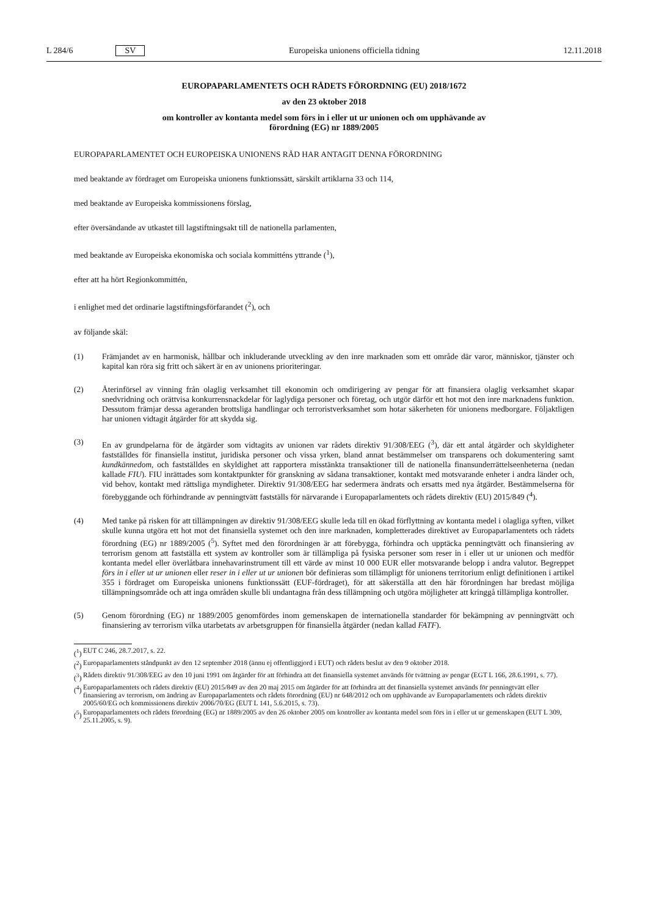L 284/6 SV
Europeiska unionens officiella tidning 12.11.2018
EUROPAPARLAMENTETS OCH RÅDETS FÖRORDNING (EU) 2018/1672
av den 23 oktober 2018
om kontroller av kontanta medel som förs in i eller ut ur unionen och om upphävande av
förordning (EG) nr 1889/2005
EUROPAPARLAMENTET OCH EUROPEISKA UNIONENS RÅD HAR ANTAGIT DENNA FÖRORDNING
med beaktande av fördraget om Europeiska unionens funktionssätt, särskilt artiklarna 33 och 114,
med beaktande av Europeiska kommissionens förslag,
efter översändande av utkastet till lagstiftningsakt till de nationella parlamenten,
med beaktande av Europeiska ekonomiska och sociala kommitténs yttrande (<sup>1</sup>),
efter att ha hört Regionkommittén,
i enlighet med det ordinarie lagstiftningsförfarandet (<sup>2</sup>), och
av följande skäl:
(1) Främjandet av en harmonisk, hållbar och inkluderande utveckling av den inre marknaden som ett område där varor, människor, tjänster och kapital kan röra sig fritt och säkert är en av unionens prioriteringar.
(2) Återinförsel av vinning från olaglig verksamhet till ekonomin och omdirigering av pengar för att finansiera olaglig verksamhet skapar snedvridning och orättvisa konkurrensnackdelar för laglydiga personer och företag, och utgör därför ett hot mot den inre marknadens funktion. Dessutom främjar dessa ageranden brottsliga handlingar och terroristverksamhet som hotar säkerheten för unionens medborgare. Följaktligen har unionen vidtagit åtgärder för att skydda sig.
(3) En av grundpelarna för de åtgärder som vidtagits av unionen var rådets direktiv 91/308/EEG (<sup>3</sup>), där ett antal åtgärder och skyldigheter fastställdes för finansiella institut, juridiska personer och vissa yrken, bland annat bestämmelser om transparens och dokumentering samt kundkännedom, och fastställdes en skyldighet att rapportera misstänkta transaktioner till de nationella finansunderrättelseenheterna (nedan kallade FIU). FIU inrättades som kontaktpunkter för granskning av sådana transaktioner, kontakt med motsvarande enheter i andra länder och, vid behov, kontakt med rättsliga myndigheter. Direktiv 91/308/EEG har sedermera ändrats och ersatts med nya åtgärder. Bestämmelserna för förebyggande och förhindrande av penningtvätt fastställs för närvarande i Europa­parlamentets och rådets direktiv (EU) 2015/849 (<sup>4</sup>).
(4) Med tanke på risken för att tillämpningen av direktiv 91/308/EEG skulle leda till en ökad förflyttning av kontanta medel i olagliga syften, vilket skulle kunna utgöra ett hot mot det finansiella systemet och den inre marknaden, kompletterades direktivet av Europaparlamentets och rådets förordning (EG) nr 1889/2005 (<sup>5</sup>). Syftet med den förordningen är att förebygga, förhindra och upptäcka penningtvätt och finansiering av terrorism genom att fastställa ett system av kontroller som är tillämpliga på fysiska personer som reser in i eller ut ur unionen och medför kontanta medel eller överlåtbara innehavarinstrument till ett värde av minst 10 000 EUR eller motsvarande belopp i andra valutor. Begreppet förs in i eller ut ur unionen eller reser in i eller ut ur unionen bör definieras som tillämpligt för unionens territorium enligt definitionen i artikel 355 i fördraget om Europeiska unionens funktions­sätt (EUF-fördraget), för att säkerställa att den här förordningen har bredast möjliga tillämpningsområde och att inga områden skulle bli undantagna från dess tillämpning och utgöra möjligheter att kringgå tillämpliga kontroller.
(5) Genom förordning (EG) nr 1889/2005 genomfördes inom gemenskapen de internationella standarder för bekämp­ning av penningtvätt och finansiering av terrorism vilka utarbetats av arbetsgruppen för finansiella åtgärder (nedan kallad FATF).
(<sup>1</sup>) EUT C 246, 28.7.2017, s. 22.
(<sup>2</sup>) Europaparlamentets ståndpunkt av den 12 september 2018 (ännu ej offentliggjord i EUT) och rådets beslut av den 9 oktober 2018.
(<sup>3</sup>) Rådets direktiv 91/308/EEG av den 10 juni 1991 om åtgärder för att förhindra att det finansiella systemet används för tvättning av pengar (EGT L 166, 28.6.1991, s. 77).
(<sup>4</sup>) Europaparlamentets och rådets direktiv (EU) 2015/849 av den 20 maj 2015 om åtgärder för att förhindra att det finansiella systemet används för penningtvätt eller finansiering av terrorism, om ändring av Europaparlamentets och rådets förordning (EU) nr 648/2012 och om upphävande av Europaparlamentets och rådets direktiv 2005/60/EG och kommissionens direktiv 2006/70/EG (EUT L 141, 5.6.2015, s. 73).
(<sup>5</sup>) Europaparlamentets och rådets förordning (EG) nr 1889/2005 av den 26 oktober 2005 om kontroller av kontanta medel som förs in i eller ut ur gemenskapen (EUT L 309, 25.11.2005, s. 9).